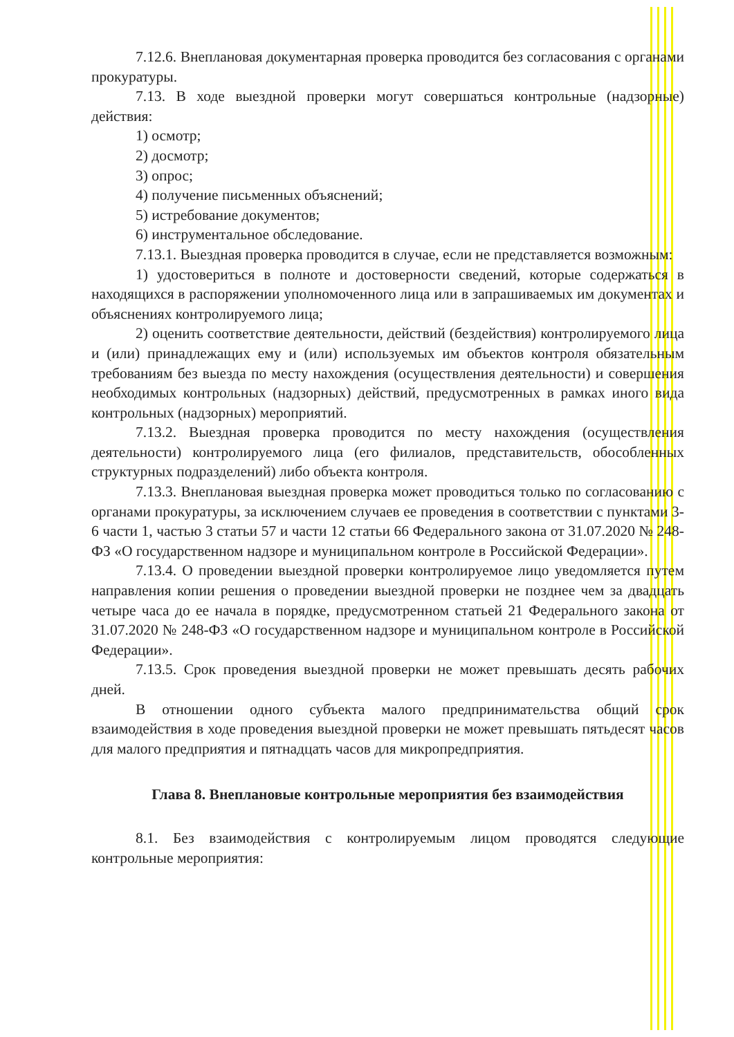7.12.6. Внеплановая документарная проверка проводится без согласования с органами прокуратуры.
7.13. В ходе выездной проверки могут совершаться контрольные (надзорные) действия:
1) осмотр;
2) досмотр;
3) опрос;
4) получение письменных объяснений;
5) истребование документов;
6) инструментальное обследование.
7.13.1. Выездная проверка проводится в случае, если не представляется возможным:
1) удостовериться в полноте и достоверности сведений, которые содержаться в находящихся в распоряжении уполномоченного лица или в запрашиваемых им документах и объяснениях контролируемого лица;
2) оценить соответствие деятельности, действий (бездействия) контролируемого лица и (или) принадлежащих ему и (или) используемых им объектов контроля обязательным требованиям без выезда по месту нахождения (осуществления деятельности) и совершения необходимых контрольных (надзорных) действий, предусмотренных в рамках иного вида контрольных (надзорных) мероприятий.
7.13.2. Выездная проверка проводится по месту нахождения (осуществления деятельности) контролируемого лица (его филиалов, представительств, обособленных структурных подразделений) либо объекта контроля.
7.13.3. Внеплановая выездная проверка может проводиться только по согласованию с органами прокуратуры, за исключением случаев ее проведения в соответствии с пунктами 3-6 части 1, частью 3 статьи 57 и части 12 статьи 66 Федерального закона от 31.07.2020 № 248-ФЗ «О государственном надзоре и муниципальном контроле в Российской Федерации».
7.13.4. О проведении выездной проверки контролируемое лицо уведомляется путем направления копии решения о проведении выездной проверки не позднее чем за двадцать четыре часа до ее начала в порядке, предусмотренном статьей 21 Федерального закона от 31.07.2020 № 248-ФЗ «О государственном надзоре и муниципальном контроле в Российской Федерации».
7.13.5. Срок проведения выездной проверки не может превышать десять рабочих дней.
В отношении одного субъекта малого предпринимательства общий срок взаимодействия в ходе проведения выездной проверки не может превышать пятьдесят часов для малого предприятия и пятнадцать часов для микропредприятия.
Глава 8. Внеплановые контрольные мероприятия без взаимодействия
8.1. Без взаимодействия с контролируемым лицом проводятся следующие контрольные мероприятия: